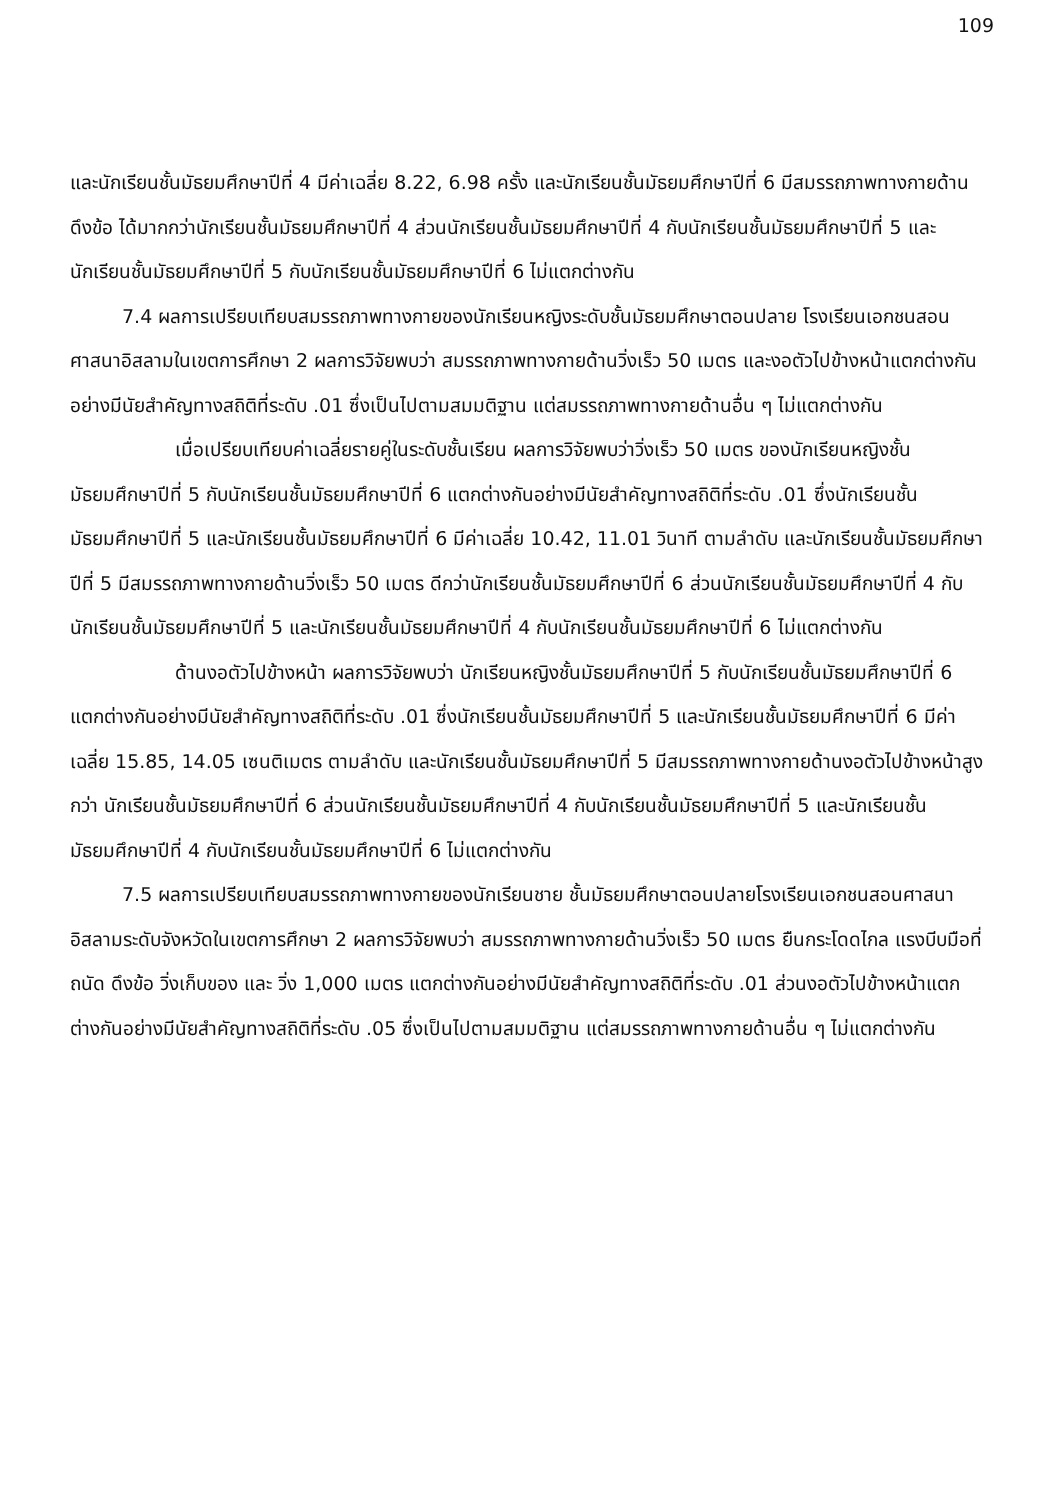109
และนักเรียนชั้นมัธยมศึกษาปีที่ 4 มีค่าเฉลี่ย 8.22, 6.98 ครั้ง และนักเรียนชั้นมัธยมศึกษาปีที่ 6 มีสมรรถภาพทางกายด้านดึงข้อ ได้มากกว่านักเรียนชั้นมัธยมศึกษาปีที่ 4 ส่วนนักเรียนชั้นมัธยมศึกษาปีที่ 4 กับนักเรียนชั้นมัธยมศึกษาปีที่ 5 และนักเรียนชั้นมัธยมศึกษาปีที่ 5 กับนักเรียนชั้นมัธยมศึกษาปีที่ 6 ไม่แตกต่างกัน
7.4 ผลการเปรียบเทียบสมรรถภาพทางกายของนักเรียนหญิงระดับชั้นมัธยมศึกษาตอนปลาย โรงเรียนเอกชนสอนศาสนาอิสลามในเขตการศึกษา 2 ผลการวิจัยพบว่า สมรรถภาพทางกายด้านวิ่งเร็ว 50 เมตร และงอตัวไปข้างหน้าแตกต่างกันอย่างมีนัยสำคัญทางสถิติที่ระดับ .01 ซึ่งเป็นไปตามสมมติฐาน แต่สมรรถภาพทางกายด้านอื่น ๆ ไม่แตกต่างกัน
เมื่อเปรียบเทียบค่าเฉลี่ยรายคู่ในระดับชั้นเรียน ผลการวิจัยพบว่าวิ่งเร็ว 50 เมตร ของนักเรียนหญิงชั้นมัธยมศึกษาปีที่ 5 กับนักเรียนชั้นมัธยมศึกษาปีที่ 6 แตกต่างกันอย่างมีนัยสำคัญทางสถิติที่ระดับ .01 ซึ่งนักเรียนชั้นมัธยมศึกษาปีที่ 5 และนักเรียนชั้นมัธยมศึกษาปีที่ 6 มีค่าเฉลี่ย 10.42, 11.01 วินาที ตามลำดับ และนักเรียนชั้นมัธยมศึกษาปีที่ 5 มีสมรรถภาพทางกายด้านวิ่งเร็ว 50 เมตร ดีกว่านักเรียนชั้นมัธยมศึกษาปีที่ 6 ส่วนนักเรียนชั้นมัธยมศึกษาปีที่ 4 กับนักเรียนชั้นมัธยมศึกษาปีที่ 5 และนักเรียนชั้นมัธยมศึกษาปีที่ 4 กับนักเรียนชั้นมัธยมศึกษาปีที่ 6 ไม่แตกต่างกัน
ด้านงอตัวไปข้างหน้า ผลการวิจัยพบว่า นักเรียนหญิงชั้นมัธยมศึกษาปีที่ 5 กับนักเรียนชั้นมัธยมศึกษาปีที่ 6 แตกต่างกันอย่างมีนัยสำคัญทางสถิติที่ระดับ .01 ซึ่งนักเรียนชั้นมัธยมศึกษาปีที่ 5 และนักเรียนชั้นมัธยมศึกษาปีที่ 6 มีค่าเฉลี่ย 15.85, 14.05 เซนติเมตร ตามลำดับ และนักเรียนชั้นมัธยมศึกษาปีที่ 5 มีสมรรถภาพทางกายด้านงอตัวไปข้างหน้าสูงกว่า นักเรียนชั้นมัธยมศึกษาปีที่ 6 ส่วนนักเรียนชั้นมัธยมศึกษาปีที่ 4 กับนักเรียนชั้นมัธยมศึกษาปีที่ 5 และนักเรียนชั้นมัธยมศึกษาปีที่ 4 กับนักเรียนชั้นมัธยมศึกษาปีที่ 6 ไม่แตกต่างกัน
7.5 ผลการเปรียบเทียบสมรรถภาพทางกายของนักเรียนชาย ชั้นมัธยมศึกษาตอนปลายโรงเรียนเอกชนสอนศาสนาอิสลามระดับจังหวัดในเขตการศึกษา 2 ผลการวิจัยพบว่า สมรรถภาพทางกายด้านวิ่งเร็ว 50 เมตร ยืนกระโดดไกล แรงบีบมือที่ถนัด ดึงข้อ วิ่งเก็บของ และ วิ่ง 1,000 เมตร แตกต่างกันอย่างมีนัยสำคัญทางสถิติที่ระดับ .01 ส่วนงอตัวไปข้างหน้าแตกต่างกันอย่างมีนัยสำคัญทางสถิติที่ระดับ .05 ซึ่งเป็นไปตามสมมติฐาน แต่สมรรถภาพทางกายด้านอื่น ๆ ไม่แตกต่างกัน